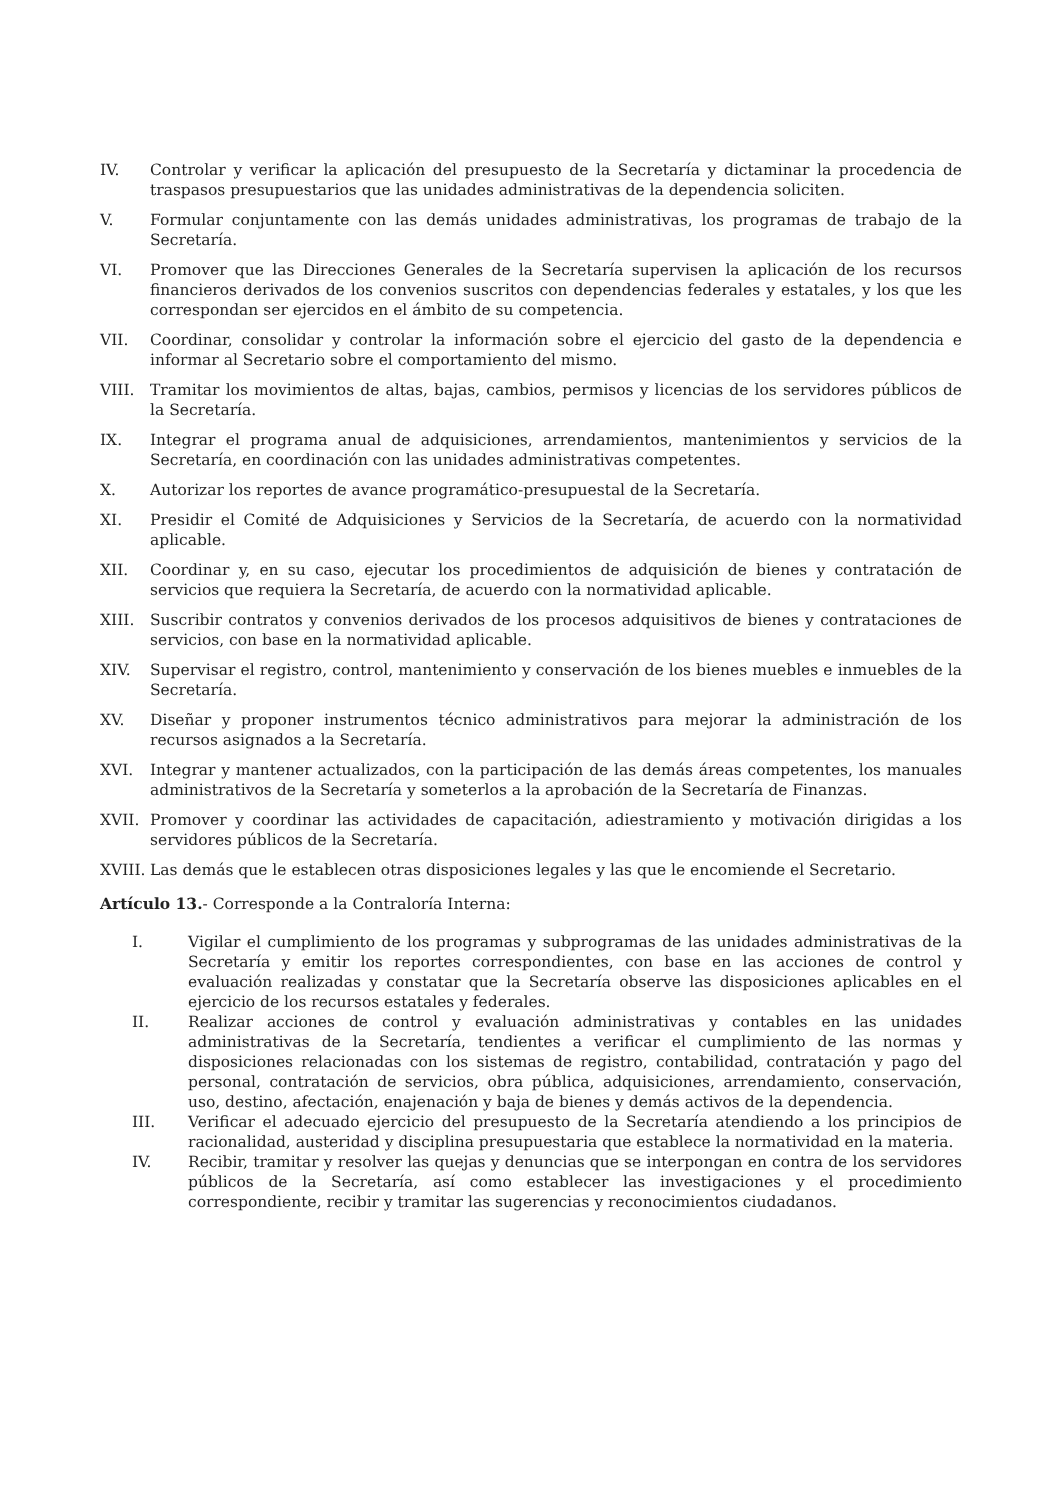IV. Controlar y verificar la aplicación del presupuesto de la Secretaría y dictaminar la procedencia de traspasos presupuestarios que las unidades administrativas de la dependencia soliciten.
V. Formular conjuntamente con las demás unidades administrativas, los programas de trabajo de la Secretaría.
VI. Promover que las Direcciones Generales de la Secretaría supervisen la aplicación de los recursos financieros derivados de los convenios suscritos con dependencias federales y estatales, y los que les correspondan ser ejercidos en el ámbito de su competencia.
VII. Coordinar, consolidar y controlar la información sobre el ejercicio del gasto de la dependencia e informar al Secretario sobre el comportamiento del mismo.
VIII. Tramitar los movimientos de altas, bajas, cambios, permisos y licencias de los servidores públicos de la Secretaría.
IX. Integrar el programa anual de adquisiciones, arrendamientos, mantenimientos y servicios de la Secretaría, en coordinación con las unidades administrativas competentes.
X. Autorizar los reportes de avance programático-presupuestal de la Secretaría.
XI. Presidir el Comité de Adquisiciones y Servicios de la Secretaría, de acuerdo con la normatividad aplicable.
XII. Coordinar y, en su caso, ejecutar los procedimientos de adquisición de bienes y contratación de servicios que requiera la Secretaría, de acuerdo con la normatividad aplicable.
XIII. Suscribir contratos y convenios derivados de los procesos adquisitivos de bienes y contrataciones de servicios, con base en la normatividad aplicable.
XIV. Supervisar el registro, control, mantenimiento y conservación de los bienes muebles e inmuebles de la Secretaría.
XV. Diseñar y proponer instrumentos técnico administrativos para mejorar la administración de los recursos asignados a la Secretaría.
XVI. Integrar y mantener actualizados, con la participación de las demás áreas competentes, los manuales administrativos de la Secretaría y someterlos a la aprobación de la Secretaría de Finanzas.
XVII. Promover y coordinar las actividades de capacitación, adiestramiento y motivación dirigidas a los servidores públicos de la Secretaría.
XVIII.
Las demás que le establecen otras disposiciones legales y las que le encomiende el Secretario.
Artículo 13.- Corresponde a la Contraloría Interna:
I. Vigilar el cumplimiento de los programas y subprogramas de las unidades administrativas de la Secretaría y emitir los reportes correspondientes, con base en las acciones de control y evaluación realizadas y constatar que la Secretaría observe las disposiciones aplicables en el ejercicio de los recursos estatales y federales.
II. Realizar acciones de control y evaluación administrativas y contables en las unidades administrativas de la Secretaría, tendientes a verificar el cumplimiento de las normas y disposiciones relacionadas con los sistemas de registro, contabilidad, contratación y pago del personal, contratación de servicios, obra pública, adquisiciones, arrendamiento, conservación, uso, destino, afectación, enajenación y baja de bienes y demás activos de la dependencia.
III. Verificar el adecuado ejercicio del presupuesto de la Secretaría atendiendo a los principios de racionalidad, austeridad y disciplina presupuestaria que establece la normatividad en la materia.
IV. Recibir, tramitar y resolver las quejas y denuncias que se interpongan en contra de los servidores públicos de la Secretaría, así como establecer las investigaciones y el procedimiento correspondiente, recibir y tramitar las sugerencias y reconocimientos ciudadanos.